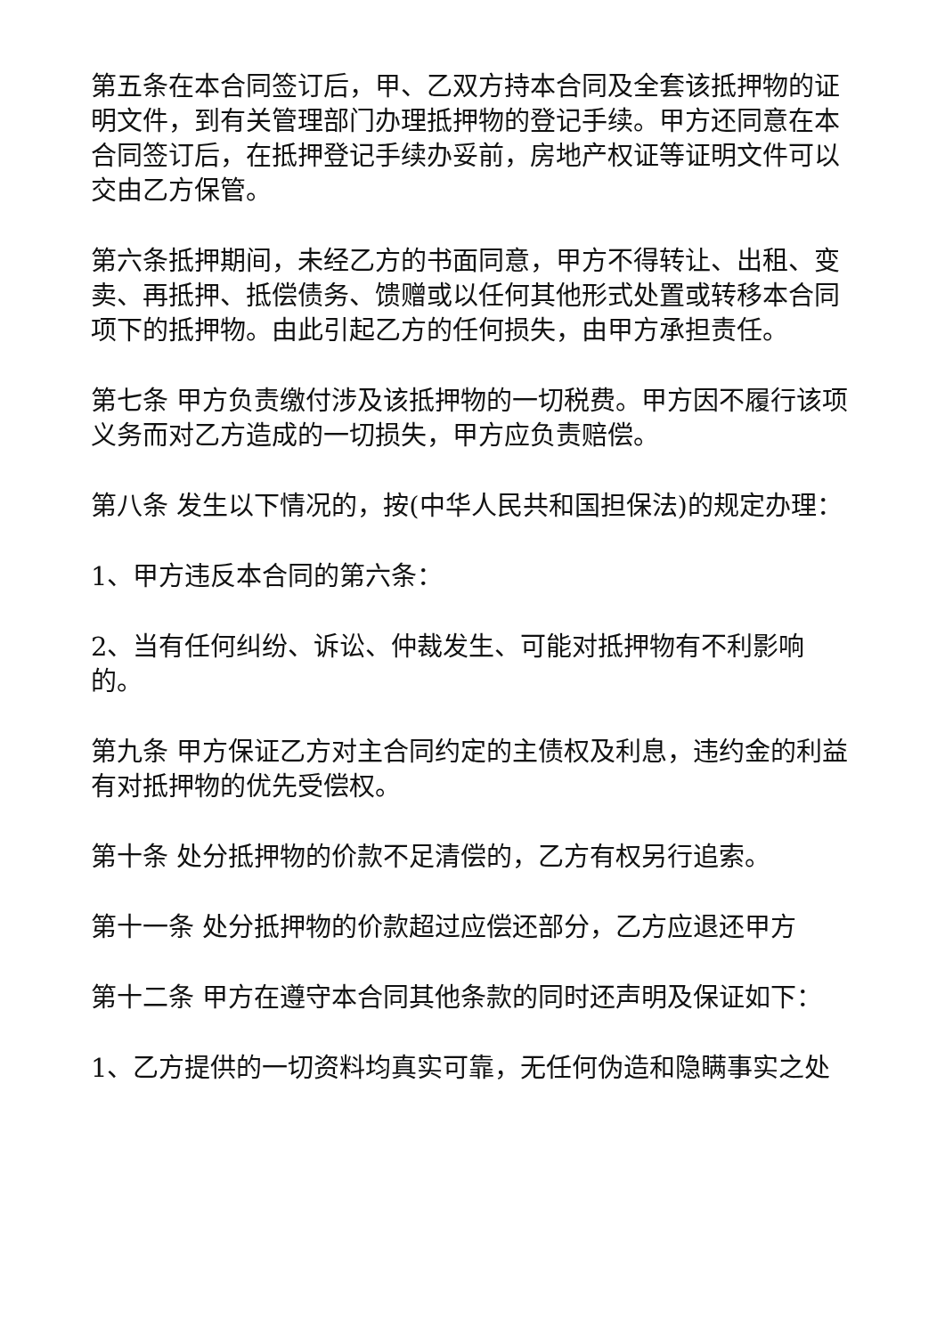第五条在本合同签订后，甲、乙双方持本合同及全套该抵押物的证明文件，到有关管理部门办理抵押物的登记手续。甲方还同意在本合同签订后，在抵押登记手续办妥前，房地产权证等证明文件可以交由乙方保管。
第六条抵押期间，未经乙方的书面同意，甲方不得转让、出租、变卖、再抵押、抵偿债务、馈赠或以任何其他形式处置或转移本合同项下的抵押物。由此引起乙方的任何损失，由甲方承担责任。
第七条 甲方负责缴付涉及该抵押物的一切税费。甲方因不履行该项义务而对乙方造成的一切损失，甲方应负责赔偿。
第八条 发生以下情况的，按(中华人民共和国担保法)的规定办理：
1、甲方违反本合同的第六条：
2、当有任何纠纷、诉讼、仲裁发生、可能对抵押物有不利影响的。
第九条 甲方保证乙方对主合同约定的主债权及利息，违约金的利益有对抵押物的优先受偿权。
第十条 处分抵押物的价款不足清偿的，乙方有权另行追索。
第十一条 处分抵押物的价款超过应偿还部分，乙方应退还甲方
第十二条 甲方在遵守本合同其他条款的同时还声明及保证如下：
1、乙方提供的一切资料均真实可靠，无任何伪造和隐瞒事实之处